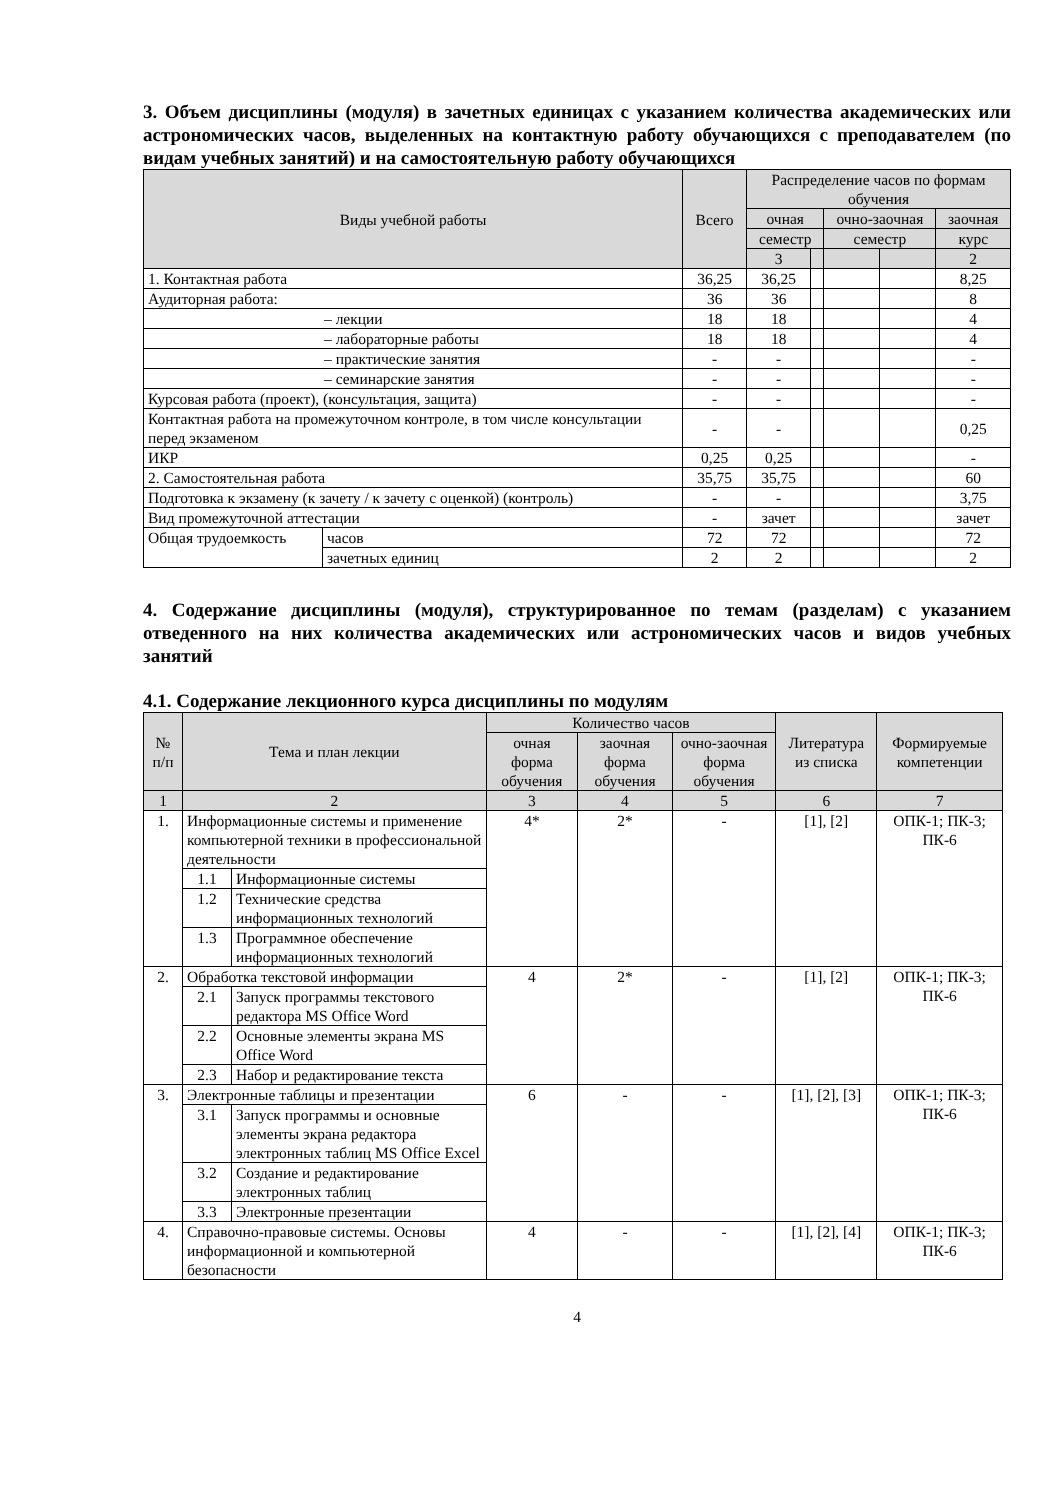3. Объем дисциплины (модуля) в зачетных единицах с указанием количества академических или астрономических часов, выделенных на контактную работу обучающихся с преподавателем (по видам учебных занятий) и на самостоятельную работу обучающихся
| Виды учебной работы | | Всего | Распределение часов по формам обучения | | | | |
| --- | --- | --- | --- | --- | --- | --- | --- |
| | | | очная | | очно-заочная | | заочная |
| | | | семестр | | семестр | | курс |
| | | | 3 | | | | 2 |
| 1. Контактная работа | | 36,25 | 36,25 | | | | 8,25 |
| Аудиторная работа: | | 36 | 36 | | | | 8 |
| – лекции | | 18 | 18 | | | | 4 |
| – лабораторные работы | | 18 | 18 | | | | 4 |
| – практические занятия | | - | - | | | | - |
| – семинарские занятия | | - | - | | | | - |
| Курсовая работа (проект), (консультация, защита) | | - | - | | | | - |
| Контактная работа на промежуточном контроле, в том числе консультации перед экзаменом | | - | - | | | | 0,25 |
| ИКР | | 0,25 | 0,25 | | | | - |
| 2. Самостоятельная работа | | 35,75 | 35,75 | | | | 60 |
| Подготовка к экзамену (к зачету / к зачету с оценкой) (контроль) | | - | - | | | | 3,75 |
| Вид промежуточной аттестации | | - | зачет | | | | зачет |
| Общая трудоемкость | часов | 72 | 72 | | | | 72 |
| | зачетных единиц | 2 | 2 | | | | 2 |
4. Содержание дисциплины (модуля), структурированное по темам (разделам) с указанием отведенного на них количества академических или астрономических часов и видов учебных занятий
4.1. Содержание лекционного курса дисциплины по модулям
| № п/п | Тема и план лекции | | Количество часов | | | Литература из списка | Формируемые компетенции |
| --- | --- | --- | --- | --- | --- | --- | --- |
| | | | очная форма обучения | заочная форма обучения | очно-заочная форма обучения | | |
| 1 | 2 | | 3 | 4 | 5 | 6 | 7 |
| 1. | Информационные системы и применение компьютерной техники в профессиональной деятельности | | 4* | 2* | - | [1], [2] | ОПК-1; ПК-3; ПК-6 |
| | 1.1 | Информационные системы | | | | | |
| | 1.2 | Технические средства информационных технологий | | | | | |
| | 1.3 | Программное обеспечение информационных технологий | | | | | |
| 2. | Обработка текстовой информации | | 4 | 2* | - | [1], [2] | ОПК-1; ПК-3; ПК-6 |
| | 2.1 | Запуск программы текстового редактора MS Office Word | | | | | |
| | 2.2 | Основные элементы экрана MS Office Word | | | | | |
| | 2.3 | Набор и редактирование текста | | | | | |
| 3. | Электронные таблицы и презентации | | 6 | - | - | [1], [2], [3] | ОПК-1; ПК-3; ПК-6 |
| | 3.1 | Запуск программы и основные элементы экрана редактора электронных таблиц MS Office Excel | | | | | |
| | 3.2 | Создание и редактирование электронных таблиц | | | | | |
| | 3.3 | Электронные презентации | | | | | |
| 4. | Справочно-правовые системы. Основы информационной и компьютерной безопасности | | 4 | - | - | [1], [2], [4] | ОПК-1; ПК-3; ПК-6 |
4